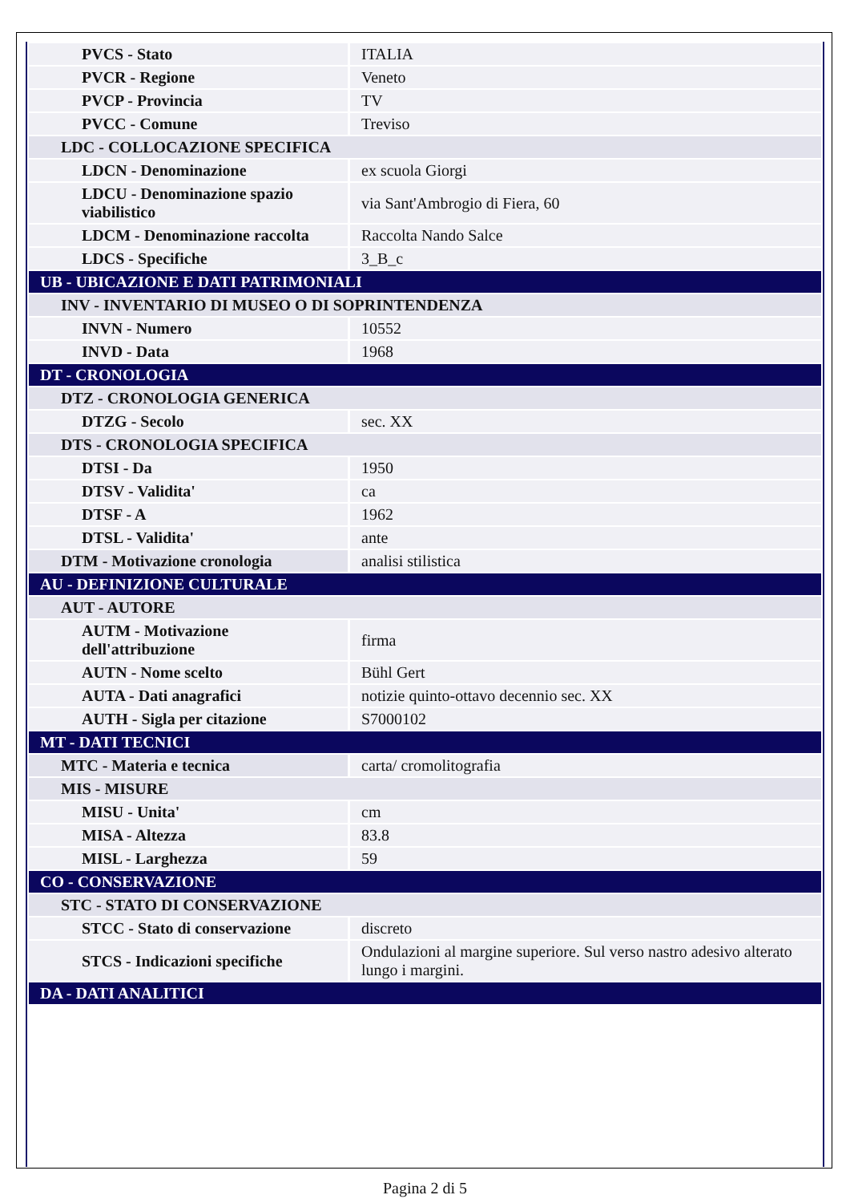| PVCS - Stato | ITALIA |
| PVCR - Regione | Veneto |
| PVCP - Provincia | TV |
| PVCC - Comune | Treviso |
| LDC - COLLOCAZIONE SPECIFICA | |
| LDCN - Denominazione | ex scuola Giorgi |
| LDCU - Denominazione spazio viabilistico | via Sant'Ambrogio di Fiera, 60 |
| LDCM - Denominazione raccolta | Raccolta Nando Salce |
| LDCS - Specifiche | 3_B_c |
| UB - UBICAZIONE E DATI PATRIMONIALI | |
| INV - INVENTARIO DI MUSEO O DI SOPRINTENDENZA | |
| INVN - Numero | 10552 |
| INVD - Data | 1968 |
| DT - CRONOLOGIA | |
| DTZ - CRONOLOGIA GENERICA | |
| DTZG - Secolo | sec. XX |
| DTS - CRONOLOGIA SPECIFICA | |
| DTSI - Da | 1950 |
| DTSV - Validita' | ca |
| DTSF - A | 1962 |
| DTSL - Validita' | ante |
| DTM - Motivazione cronologia | analisi stilistica |
| AU - DEFINIZIONE CULTURALE | |
| AUT - AUTORE | |
| AUTM - Motivazione dell'attribuzione | firma |
| AUTN - Nome scelto | Bühl Gert |
| AUTA - Dati anagrafici | notizie quinto-ottavo decennio sec. XX |
| AUTH - Sigla per citazione | S7000102 |
| MT - DATI TECNICI | |
| MTC - Materia e tecnica | carta/ cromolitografia |
| MIS - MISURE | |
| MISU - Unita' | cm |
| MISA - Altezza | 83.8 |
| MISL - Larghezza | 59 |
| CO - CONSERVAZIONE | |
| STC - STATO DI CONSERVAZIONE | |
| STCC - Stato di conservazione | discreto |
| STCS - Indicazioni specifiche | Ondulazioni al margine superiore. Sul verso nastro adesivo alterato lungo i margini. |
| DA - DATI ANALITICI | |
Pagina 2 di 5